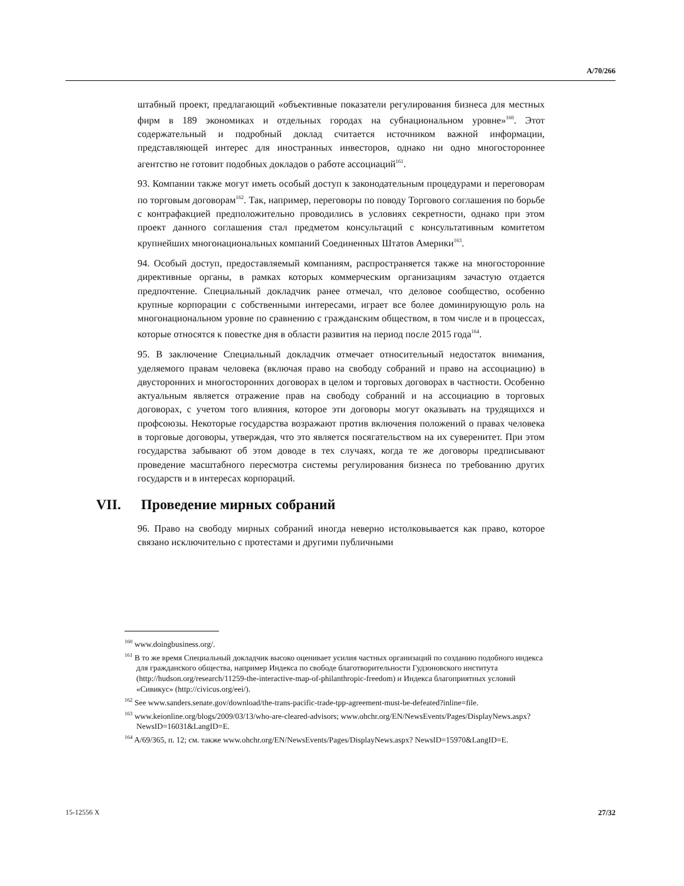A/70/266
штабный проект, предлагающий «объективные показатели регулирования бизнеса для местных фирм в 189 экономиках и отдельных городах на субнациональном уровне»<sup>160</sup>. Этот содержательный и подробный доклад считается источником важной информации, представляющей интерес для иностранных инвесторов, однако ни одно многостороннее агентство не готовит подобных докладов о работе ассоциаций<sup>161</sup>.
93. Компании также могут иметь особый доступ к законодательным процедурами и переговорам по торговым договорам<sup>162</sup>. Так, например, переговоры по поводу Торгового соглашения по борьбе с контрафакцией предположительно проводились в условиях секретности, однако при этом проект данного соглашения стал предметом консультаций с консультативным комитетом крупнейших многонациональных компаний Соединенных Штатов Америки<sup>163</sup>.
94. Особый доступ, предоставляемый компаниям, распространяется также на многосторонние директивные органы, в рамках которых коммерческим организациям зачастую отдается предпочтение. Специальный докладчик ранее отмечал, что деловое сообщество, особенно крупные корпорации с собственными интересами, играет все более доминирующую роль на многонациональном уровне по сравнению с гражданским обществом, в том числе и в процессах, которые относятся к повестке дня в области развития на период после 2015 года<sup>164</sup>.
95. В заключение Специальный докладчик отмечает относительный недостаток внимания, уделяемого правам человека (включая право на свободу собраний и право на ассоциацию) в двусторонних и многосторонних договорах в целом и торговых договорах в частности. Особенно актуальным является отражение прав на свободу собраний и на ассоциацию в торговых договорах, с учетом того влияния, которое эти договоры могут оказывать на трудящихся и профсоюзы. Некоторые государства возражают против включения положений о правах человека в торговые договоры, утверждая, что это является посягательством на их суверенитет. При этом государства забывают об этом доводе в тех случаях, когда те же договоры предписывают проведение масштабного пересмотра системы регулирования бизнеса по требованию других государств и в интересах корпораций.
VII. Проведение мирных собраний
96. Право на свободу мирных собраний иногда неверно истолковывается как право, которое связано исключительно с протестами и другими публичными
<sup>160</sup> www.doingbusiness.org/.
<sup>161</sup> В то же время Специальный докладчик высоко оценивает усилия частных организаций по созданию подобного индекса для гражданского общества, например Индекса по свободе благотворительности Гудзоновского института (http://hudson.org/research/11259-the-interactive-map-of-philanthropic-freedom) и Индекса благоприятных условий «Сивикус» (http://civicus.org/eei/).
<sup>162</sup> See www.sanders.senate.gov/download/the-trans-pacific-trade-tpp-agreement-must-be-defeated?inline=file.
<sup>163</sup> www.keionline.org/blogs/2009/03/13/who-are-cleared-advisors; www.ohchr.org/EN/NewsEvents/Pages/DisplayNews.aspx?NewsID=16031&LangID=E.
<sup>164</sup> A/69/365, п. 12; см. также www.ohchr.org/EN/NewsEvents/Pages/DisplayNews.aspx? NewsID=15970&LangID=E.
15-12556 X 27/32